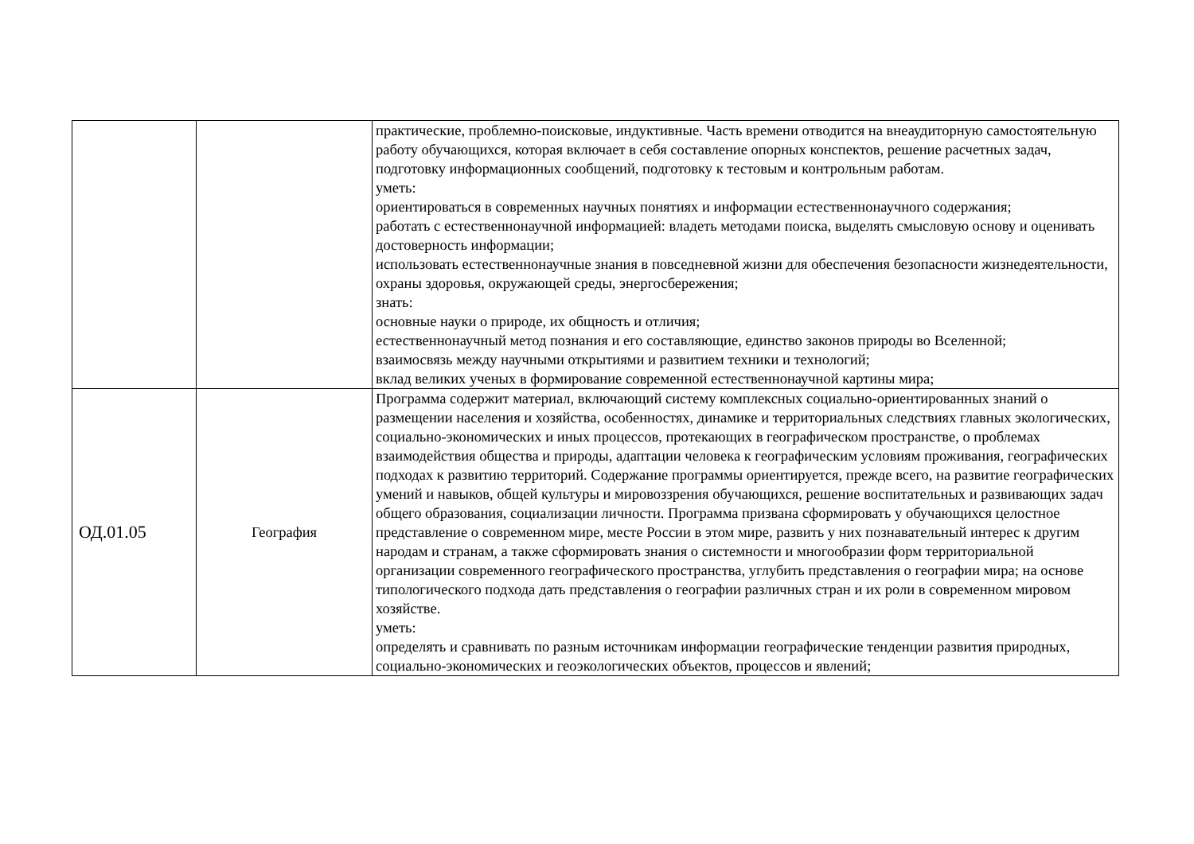| | | практические, проблемно-поисковые, индуктивные. Часть времени отводится на внеаудиторную самостоятельную работу обучающихся, которая включает в себя составление опорных конспектов, решение расчетных задач, подготовку информационных сообщений, подготовку к тестовым и контрольным работам. уметь: ориентироваться в современных научных понятиях и информации естественнонаучного содержания; работать с естественнонаучной информацией: владеть методами поиска, выделять смысловую основу и оценивать достоверность информации; использовать естественнонаучные знания в повседневной жизни для обеспечения безопасности жизнедеятельности, охраны здоровья, окружающей среды, энергосбережения; знать: основные науки о природе, их общность и отличия; естественнонаучный метод познания и его составляющие, единство законов природы во Вселенной; взаимосвязь между научными открытиями и развитием техники и технологий; вклад великих ученых в формирование современной естественнонаучной картины мира; |
| ОД.01.05 | География | Программа содержит материал, включающий систему комплексных социально-ориентированных знаний о размещении населения и хозяйства, особенностях, динамике и территориальных следствиях главных экологических, социально-экономических и иных процессов, протекающих в географическом пространстве, о проблемах взаимодействия общества и природы, адаптации человека к географическим условиям проживания, географических подходах к развитию территорий. Содержание программы ориентируется, прежде всего, на развитие географических умений и навыков, общей культуры и мировоззрения обучающихся, решение воспитательных и развивающих задач общего образования, социализации личности. Программа призвана сформировать у обучающихся целостное представление о современном мире, месте России в этом мире, развить у них познавательный интерес к другим народам и странам, а также сформировать знания о системности и многообразии форм территориальной организации современного географического пространства, углубить представления о географии мира; на основе типологического подхода дать представления о географии различных стран и их роли в современном мировом хозяйстве. уметь: определять и сравнивать по разным источникам информации географические тенденции развития природных, социально-экономических и геоэкологических объектов, процессов и явлений; |